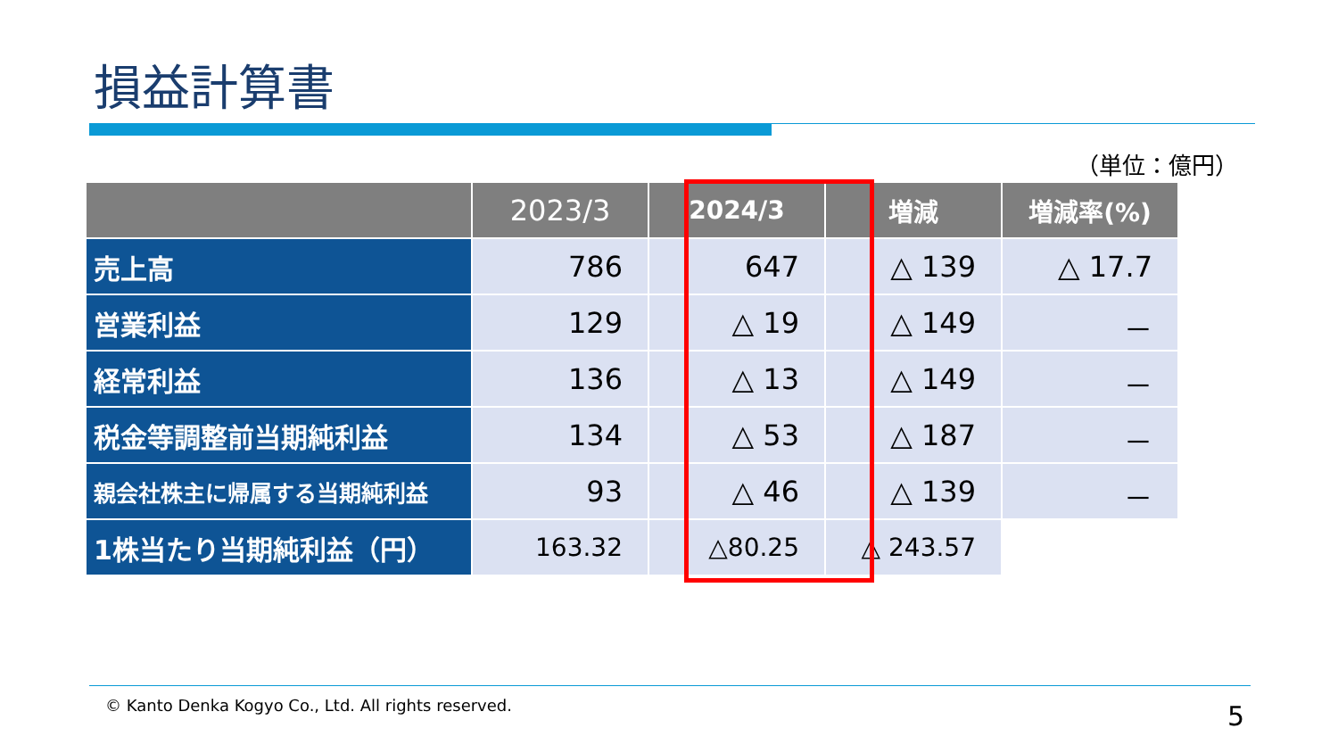損益計算書
（単位：億円）
| | 2023/3 | 2024/3 | 増減 | 増減率(%) |
| --- | --- | --- | --- | --- |
| 売上高 | 786 | 647 | △ 139 | △ 17.7 |
| 営業利益 | 129 | △ 19 | △ 149 | － |
| 経常利益 | 136 | △ 13 | △ 149 | － |
| 税金等調整前当期純利益 | 134 | △ 53 | △ 187 | － |
| 親会社株主に帰属する当期純利益 | 93 | △ 46 | △ 139 | － |
| 1株当たり当期純利益（円） | 163.32 | △80.25 | △ 243.57 | |
© Kanto Denka Kogyo Co., Ltd. All rights reserved.
5